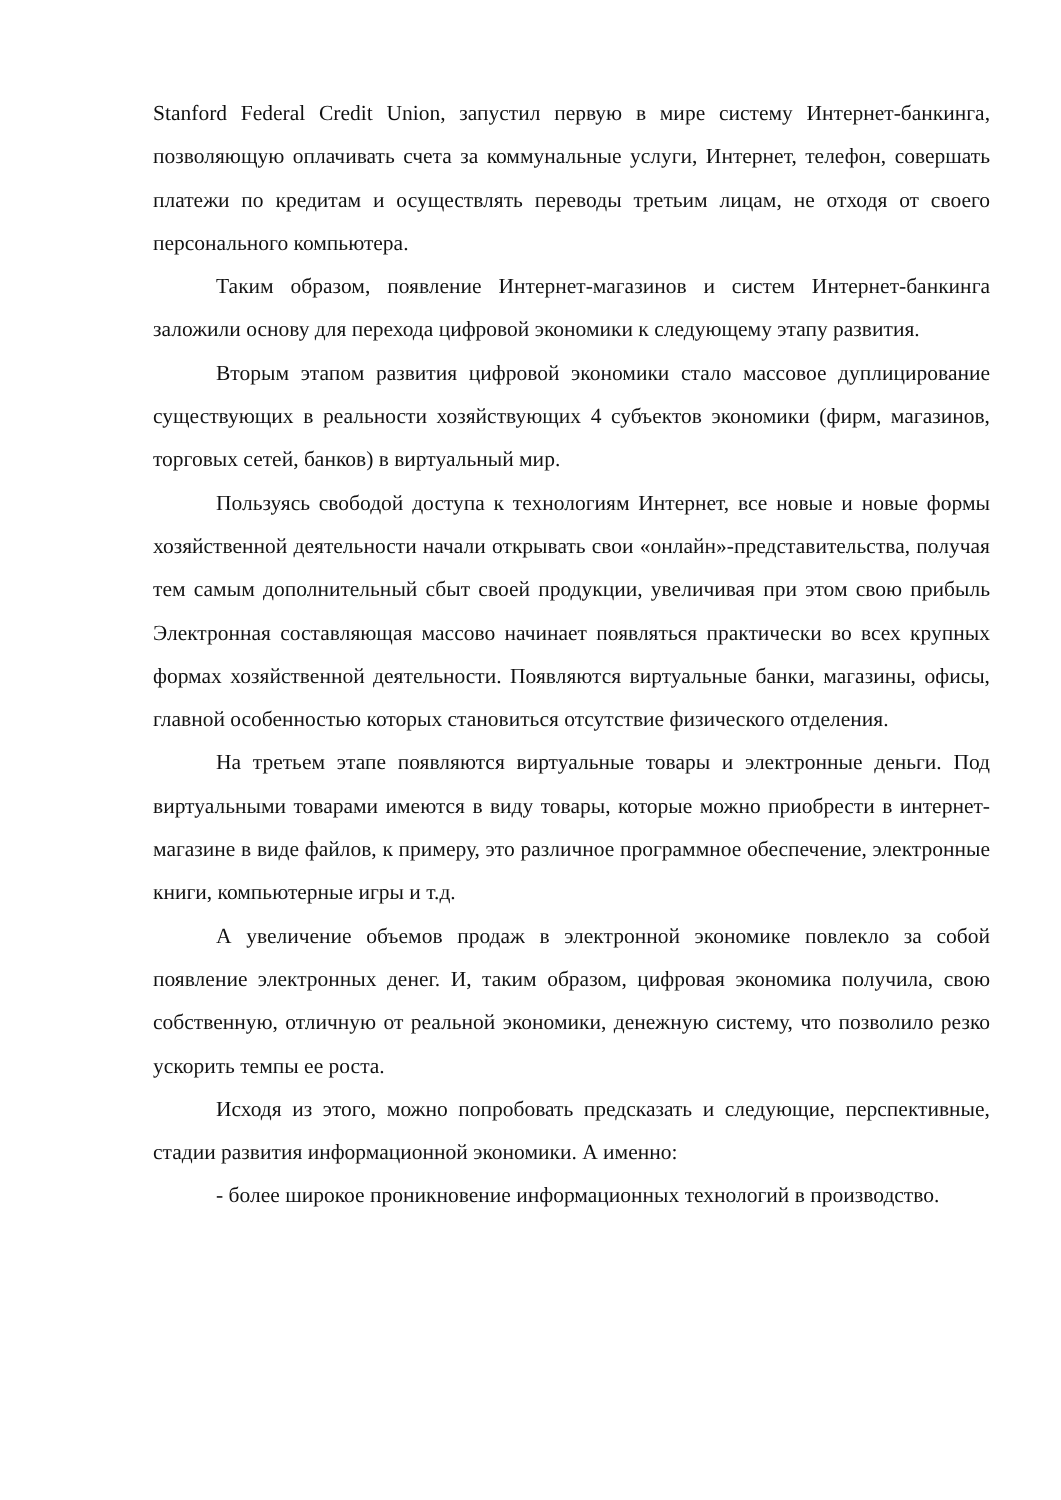Stanford Federal Credit Union, запустил первую в мире систему Интернет-банкинга, позволяющую оплачивать счета за коммунальные услуги, Интернет, телефон, совершать платежи по кредитам и осуществлять переводы третьим лицам, не отходя от своего персонального компьютера.
Таким образом, появление Интернет-магазинов и систем Интернет-банкинга заложили основу для перехода цифровой экономики к следующему этапу развития.
Вторым этапом развития цифровой экономики стало массовое дуплицирование существующих в реальности хозяйствующих 4 субъектов экономики (фирм, магазинов, торговых сетей, банков) в виртуальный мир.
Пользуясь свободой доступа к технологиям Интернет, все новые и новые формы хозяйственной деятельности начали открывать свои «онлайн»-представительства, получая тем самым дополнительный сбыт своей продукции, увеличивая при этом свою прибыль Электронная составляющая массово начинает появляться практически во всех крупных формах хозяйственной деятельности. Появляются виртуальные банки, магазины, офисы, главной особенностью которых становиться отсутствие физического отделения.
На третьем этапе появляются виртуальные товары и электронные деньги. Под виртуальными товарами имеются в виду товары, которые можно приобрести в интернет-магазине в виде файлов, к примеру, это различное программное обеспечение, электронные книги, компьютерные игры и т.д.
А увеличение объемов продаж в электронной экономике повлекло за собой появление электронных денег. И, таким образом, цифровая экономика получила, свою собственную, отличную от реальной экономики, денежную систему, что позволило резко ускорить темпы ее роста.
Исходя из этого, можно попробовать предсказать и следующие, перспективные, стадии развития информационной экономики. А именно:
- более широкое проникновение информационных технологий в производство.